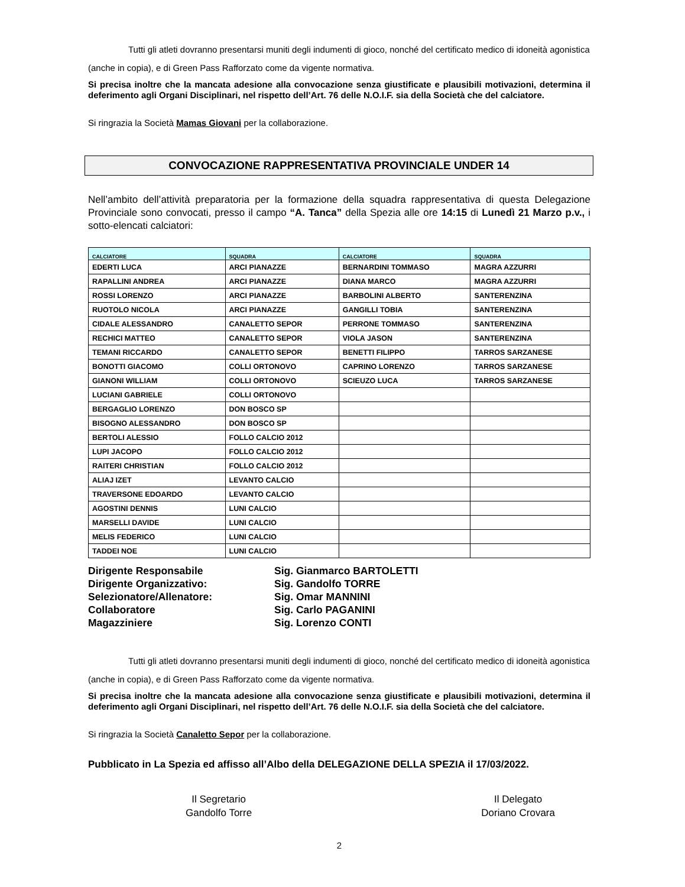Tutti gli atleti dovranno presentarsi muniti degli indumenti di gioco, nonché del certificato medico di idoneità agonistica (anche in copia), e di Green Pass Rafforzato come da vigente normativa.
Si precisa inoltre che la mancata adesione alla convocazione senza giustificate e plausibili motivazioni, determina il deferimento agli Organi Disciplinari, nel rispetto dell’Art. 76 delle N.O.I.F. sia della Società che del calciatore.
Si ringrazia la Società Mamas Giovani per la collaborazione.
CONVOCAZIONE RAPPRESENTATIVA PROVINCIALE UNDER 14
Nell’ambito dell’attività preparatoria per la formazione della squadra rappresentativa di questa Delegazione Provinciale sono convocati, presso il campo “A. Tanca” della Spezia alle ore 14:15 di Lunedì 21 Marzo p.v., i sotto-elencati calciatori:
| CALCIATORE | SQUADRA | CALCIATORE | SQUADRA |
| --- | --- | --- | --- |
| EDERTI LUCA | ARCI PIANAZZE | BERNARDINI TOMMASO | MAGRA AZZURRI |
| RAPALLINI ANDREA | ARCI PIANAZZE | DIANA MARCO | MAGRA AZZURRI |
| ROSSI LORENZO | ARCI PIANAZZE | BARBOLINI ALBERTO | SANTERENZINA |
| RUOTOLO NICOLA | ARCI PIANAZZE | GANGILLI TOBIA | SANTERENZINA |
| CIDALE ALESSANDRO | CANALETTO SEPOR | PERRONE TOMMASO | SANTERENZINA |
| RECHICI MATTEO | CANALETTO SEPOR | VIOLA JASON | SANTERENZINA |
| TEMANI RICCARDO | CANALETTO SEPOR | BENETTI FILIPPO | TARROS SARZANESE |
| BONOTTI GIACOMO | COLLI ORTONOVO | CAPRINO LORENZO | TARROS SARZANESE |
| GIANONI WILLIAM | COLLI ORTONOVO | SCIEUZO LUCA | TARROS SARZANESE |
| LUCIANI GABRIELE | COLLI ORTONOVO | | |
| BERGAGLIO LORENZO | DON BOSCO SP | | |
| BISOGNO ALESSANDRO | DON BOSCO SP | | |
| BERTOLI ALESSIO | FOLLO CALCIO 2012 | | |
| LUPI JACOPO | FOLLO CALCIO 2012 | | |
| RAITERI CHRISTIAN | FOLLO CALCIO 2012 | | |
| ALIAJ IZET | LEVANTO CALCIO | | |
| TRAVERSONE EDOARDO | LEVANTO CALCIO | | |
| AGOSTINI DENNIS | LUNI CALCIO | | |
| MARSELLI DAVIDE | LUNI CALCIO | | |
| MELIS FEDERICO | LUNI CALCIO | | |
| TADDEI NOE | LUNI CALCIO | | |
Dirigente Responsabile
Sig. Gianmarco BARTOLETTI
Dirigente Organizzativo:
Sig. Gandolfo TORRE
Selezionatore/Allenatore:
Sig. Omar MANNINI
Collaboratore
Sig. Carlo PAGANINI
Magazziniere
Sig. Lorenzo CONTI
Tutti gli atleti dovranno presentarsi muniti degli indumenti di gioco, nonché del certificato medico di idoneità agonistica (anche in copia), e di Green Pass Rafforzato come da vigente normativa.
Si precisa inoltre che la mancata adesione alla convocazione senza giustificate e plausibili motivazioni, determina il deferimento agli Organi Disciplinari, nel rispetto dell’Art. 76 delle N.O.I.F. sia della Società che del calciatore.
Si ringrazia la Società Canaletto Sepor per la collaborazione.
Pubblicato in La Spezia ed affisso all’Albo della DELEGAZIONE DELLA SPEZIA il 17/03/2022.
Il Segretario
Gandolfo Torre
Il Delegato
Doriano Crovara
2